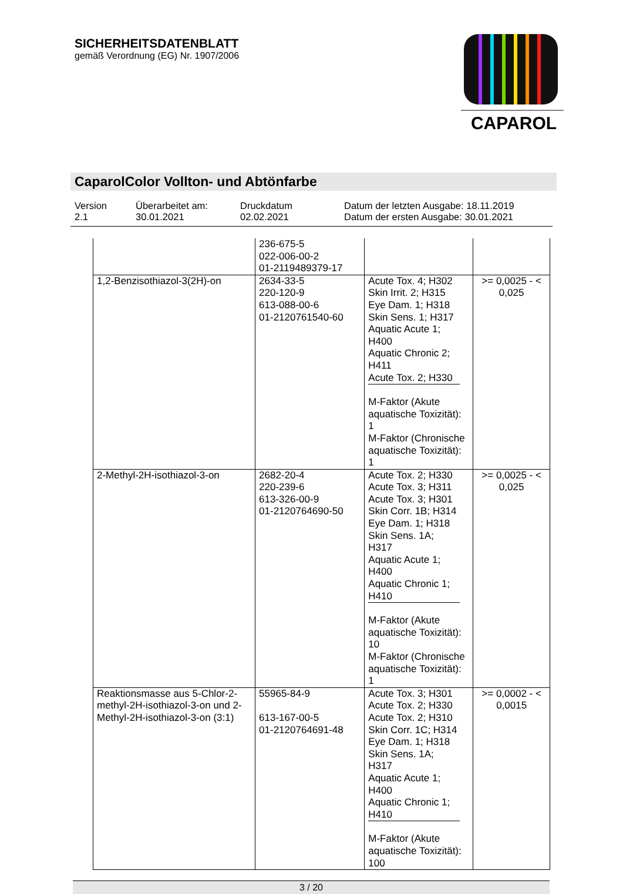SICHERHEITSDATENBLATT
gemäß Verordnung (EG) Nr. 1907/2006
CAPAROL
CaparolColor Vollton- und Abtönfarbe
Version
2.1
Überarbeitet am:
30.01.2021
Druckdatum
02.02.2021
Datum der letzten Ausgabe: 18.11.2019
Datum der ersten Ausgabe: 30.01.2021
| | 236-675-5 022-006-00-2 01-2119489379-17 | | |
| 1,2-Benzisothiazol-3(2H)-on | 2634-33-5 220-120-9 613-088-00-6 01-2120761540-60 | Acute Tox. 4; H302 Skin Irrit. 2; H315 Eye Dam. 1; H318 Skin Sens. 1; H317 Aquatic Acute 1; H400 Aquatic Chronic 2; H411 Acute Tox. 2; H330 M-Faktor (Akute aquatische Toxizität): 1 M-Faktor (Chronische aquatische Toxizität): 1 | >= 0,0025 - < 0,025 |
| 2-Methyl-2H-isothiazol-3-on | 2682-20-4 220-239-6 613-326-00-9 01-2120764690-50 | Acute Tox. 2; H330 Acute Tox. 3; H311 Acute Tox. 3; H301 Skin Corr. 1B; H314 Eye Dam. 1; H318 Skin Sens. 1A; H317 Aquatic Acute 1; H400 Aquatic Chronic 1; H410 M-Faktor (Akute aquatische Toxizität): 10 M-Faktor (Chronische aquatische Toxizität): 1 | >= 0,0025 - < 0,025 |
| Reaktionsmasse aus 5-Chlor-2-methyl-2H-isothiazol-3-on und 2-Methyl-2H-isothiazol-3-on (3:1) | 55965-84-9 613-167-00-5 01-2120764691-48 | Acute Tox. 3; H301 Acute Tox. 2; H330 Acute Tox. 2; H310 Skin Corr. 1C; H314 Eye Dam. 1; H318 Skin Sens. 1A; H317 Aquatic Acute 1; H400 Aquatic Chronic 1; H410 M-Faktor (Akute aquatische Toxizität): 100 | >= 0,0002 - < 0,0015 |
3 / 20